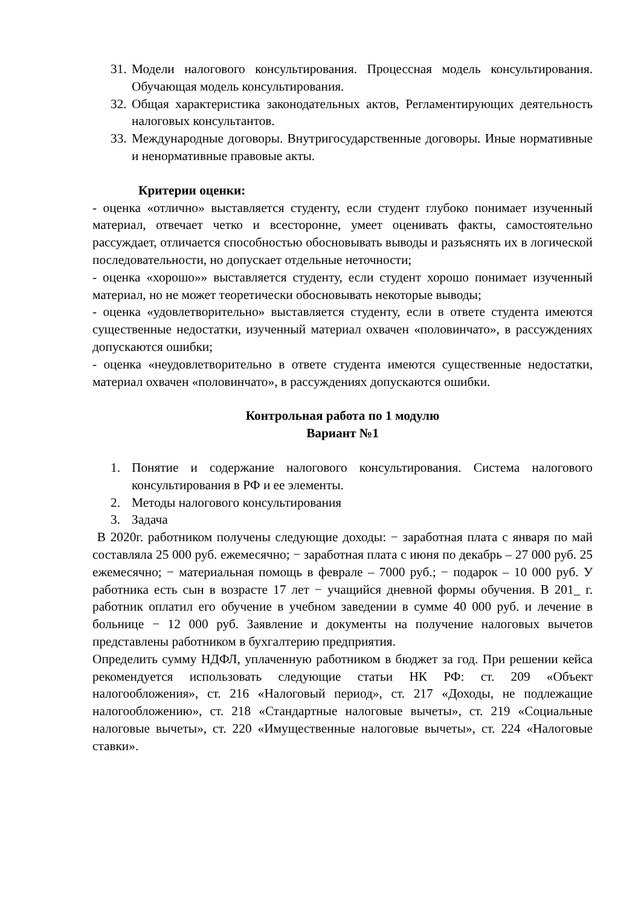31. Модели налогового консультирования. Процессная модель консультирования. Обучающая модель консультирования.
32. Общая характеристика законодательных актов, Регламентирующих деятельность налоговых консультантов.
33. Международные договоры. Внутригосударственные договоры. Иные нормативные и ненормативные правовые акты.
Критерии оценки:
- оценка «отлично» выставляется студенту, если студент глубоко понимает изученный материал, отвечает четко и всесторонне, умеет оценивать факты, самостоятельно рассуждает, отличается способностью обосновывать выводы и разъяснять их в логической последовательности, но допускает отдельные неточности;
- оценка «хорошо»» выставляется студенту, если студент хорошо понимает изученный материал, но не может теоретически обосновывать некоторые выводы;
- оценка «удовлетворительно» выставляется студенту, если в ответе студента имеются существенные недостатки, изученный материал охвачен «половинчато», в рассуждениях допускаются ошибки;
- оценка «неудовлетворительно в ответе студента имеются существенные недостатки, материал охвачен «половинчато», в рассуждениях допускаются ошибки.
Контрольная работа по 1 модулю
Вариант №1
1. Понятие и содержание налогового консультирования. Система налогового консультирования в РФ и ее элементы.
2. Методы налогового консультирования
3. Задача
В 2020г. работником получены следующие доходы: − заработная плата с января по май составляла 25 000 руб. ежемесячно; − заработная плата с июня по декабрь – 27 000 руб. 25 ежемесячно; − материальная помощь в феврале – 7000 руб.; − подарок – 10 000 руб. У работника есть сын в возрасте 17 лет − учащийся дневной формы обучения. В 201_ г. работник оплатил его обучение в учебном заведении в сумме 40 000 руб. и лечение в больнице − 12 000 руб. Заявление и документы на получение налоговых вычетов представлены работником в бухгалтерию предприятия.
Определить сумму НДФЛ, уплаченную работником в бюджет за год. При решении кейса рекомендуется использовать следующие статьи НК РФ: ст. 209 «Объект налогообложения», ст. 216 «Налоговый период», ст. 217 «Доходы, не подлежащие налогообложению», ст. 218 «Стандартные налоговые вычеты», ст. 219 «Социальные налоговые вычеты», ст. 220 «Имущественные налоговые вычеты», ст. 224 «Налоговые ставки».